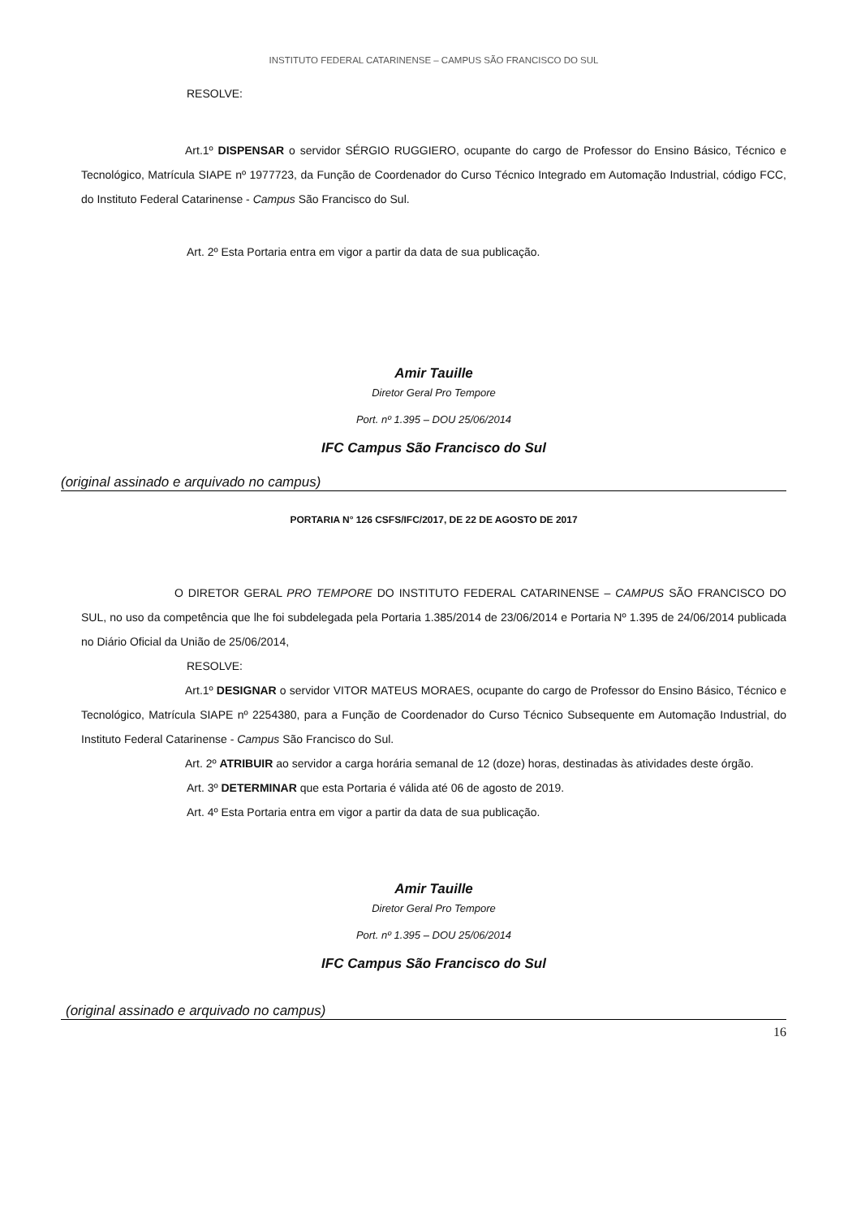INSTITUTO FEDERAL CATARINENSE – CAMPUS SÃO FRANCISCO DO SUL
RESOLVE:
Art.1º DISPENSAR o servidor SÉRGIO RUGGIERO, ocupante do cargo de Professor do Ensino Básico, Técnico e Tecnológico, Matrícula SIAPE nº 1977723, da Função de Coordenador do Curso Técnico Integrado em Automação Industrial, código FCC, do Instituto Federal Catarinense - Campus São Francisco do Sul.
Art. 2º Esta Portaria entra em vigor a partir da data de sua publicação.
Amir Tauille
Diretor Geral Pro Tempore
Port. nº 1.395 – DOU 25/06/2014
IFC Campus São Francisco do Sul
(original assinado e arquivado no campus)
PORTARIA N° 126 CSFS/IFC/2017, DE 22 DE AGOSTO DE 2017
O DIRETOR GERAL PRO TEMPORE DO INSTITUTO FEDERAL CATARINENSE – CAMPUS SÃO FRANCISCO DO SUL, no uso da competência que lhe foi subdelegada pela Portaria 1.385/2014 de 23/06/2014 e Portaria Nº 1.395 de 24/06/2014 publicada no Diário Oficial da União de 25/06/2014,
RESOLVE:
Art.1º DESIGNAR o servidor VITOR MATEUS MORAES, ocupante do cargo de Professor do Ensino Básico, Técnico e Tecnológico, Matrícula SIAPE nº 2254380, para a Função de Coordenador do Curso Técnico Subsequente em Automação Industrial, do Instituto Federal Catarinense - Campus São Francisco do Sul.
Art. 2º ATRIBUIR ao servidor a carga horária semanal de 12 (doze) horas, destinadas às atividades deste órgão.
Art. 3º DETERMINAR que esta Portaria é válida até 06 de agosto de 2019.
Art. 4º Esta Portaria entra em vigor a partir da data de sua publicação.
Amir Tauille
Diretor Geral Pro Tempore
Port. nº 1.395 – DOU 25/06/2014
IFC Campus São Francisco do Sul
(original assinado e arquivado no campus)
16